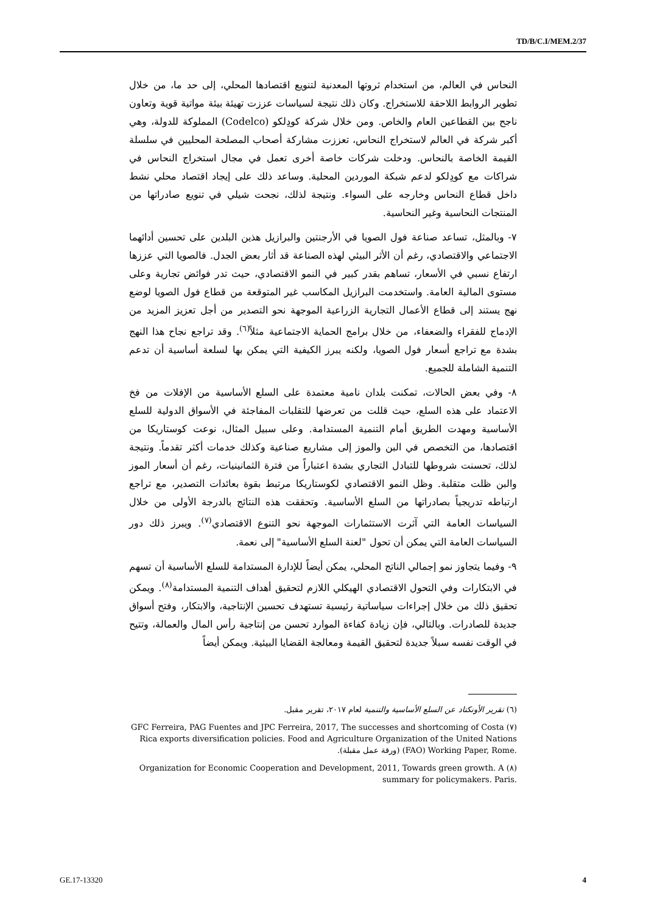TD/B/C.I/MEM.2/37
النحاس في العالم، من استخدام ثروتها المعدنية لتنويع اقتصادها المحلي، إلى حد ما، من خلال تطوير الروابط اللاحقة للاستخراج. وكان ذلك نتيجة لسياسات عززت تهيئة بيئة مواتية قوية وتعاون ناجح بين القطاعين العام والخاص. ومن خلال شركة كودِلكو (Codelco) المملوكة للدولة، وهي أكبر شركة في العالم لاستخراج النحاس، تعززت مشاركة أصحاب المصلحة المحليين في سلسلة القيمة الخاصة بالنحاس. ودخلت شركات خاصة أخرى تعمل في مجال استخراج النحاس في شراكات مع كودِلكو لدعم شبكة الموردين المحلية. وساعد ذلك على إيجاد اقتصاد محلي نشط داخل قطاع النحاس وخارجه على السواء. ونتيجة لذلك، نجحت شيلي في تنويع صادراتها من المنتجات النحاسية وغير النحاسية.
٧- وبالمثل، تساعد صناعة فول الصويا في الأرجنتين والبرازيل هذين البلدين على تحسين أدائهما الاجتماعي والاقتصادي، رغم أن الأثر البيئي لهذه الصناعة قد أثار بعض الجدل. فالصويا التي عززها ارتفاع نسبي في الأسعار، تساهم بقدر كبير في النمو الاقتصادي، حيث تدر فوائض تجارية وعلى مستوى المالية العامة. واستخدمت البرازيل المكاسب غير المتوقعة من قطاع فول الصويا لوضع نهج يستند إلى قطاع الأعمال التجارية الزراعية الموجهة نحو التصدير من أجل تعزيز المزيد من الإدماج للفقراء والضعفاء، من خلال برامج الحماية الاجتماعية مثلاً<sup>(٦)</sup>. وقد تراجع نجاح هذا النهج بشدة مع تراجع أسعار فول الصويا، ولكنه يبرز الكيفية التي يمكن بها لسلعة أساسية أن تدعم التنمية الشاملة للجميع.
٨- وفي بعض الحالات، تمكنت بلدان نامية معتمدة على السلع الأساسية من الإفلات من فخ الاعتماد على هذه السلع، حيث قللت من تعرضها للتقلبات المفاجئة في الأسواق الدولية للسلع الأساسية ومهدت الطريق أمام التنمية المستدامة. وعلى سبيل المثال، نوعت كوستاريكا من اقتصادها، من التخصص في البن والموز إلى مشاريع صناعية وكذلك خدمات أكثر تقدماً. ونتيجة لذلك، تحسنت شروطها للتبادل التجاري بشدة اعتباراً من فترة الثمانينيات، رغم أن أسعار الموز والبن ظلت متقلبة. وظل النمو الاقتصادي لكوستاريكا مرتبط بقوة بعائدات التصدير، مع تراجع ارتباطه تدريجياً بصادراتها من السلع الأساسية. وتحققت هذه النتائج بالدرجة الأولى من خلال السياسات العامة التي آثرت الاستثمارات الموجهة نحو التنوع الاقتصادي<sup>(٧)</sup>. ويبرز ذلك دور السياسات العامة التي يمكن أن تحول "لعنة السلع الأساسية" إلى نعمة.
٩- وفيما يتجاوز نمو إجمالي الناتج المحلي، يمكن أيضاً للإدارة المستدامة للسلع الأساسية أن تسهم في الابتكارات وفي التحول الاقتصادي الهيكلي اللازم لتحقيق أهداف التنمية المستدامة<sup>(٨)</sup>. ويمكن تحقيق ذلك من خلال إجراءات سياساتية رئيسية تستهدف تحسين الإنتاجية، والابتكار، وفتح أسواق جديدة للصادرات. وبالتالي، فإن زيادة كفاءة الموارد تحسن من إنتاجية رأس المال والعمالة، وتتيح في الوقت نفسه سبلاً جديدة لتحقيق القيمة ومعالجة القضايا البيئية. ويمكن أيضاً
(٦) تقرير الأونكتاد عن السلع الأساسية والتنمية لعام ٢٠١٧، تقرير مقبل.
(٧) GFC Ferreira, PAG Fuentes and JPC Ferreira, 2017, The successes and shortcoming of Costa Rica exports diversification policies. Food and Agriculture Organization of the United Nations (FAO) Working Paper, Rome. (ورقة عمل مقبلة).
(٨) Organization for Economic Cooperation and Development, 2011, Towards green growth. A summary for policymakers. Paris.
GE.17-13320 4